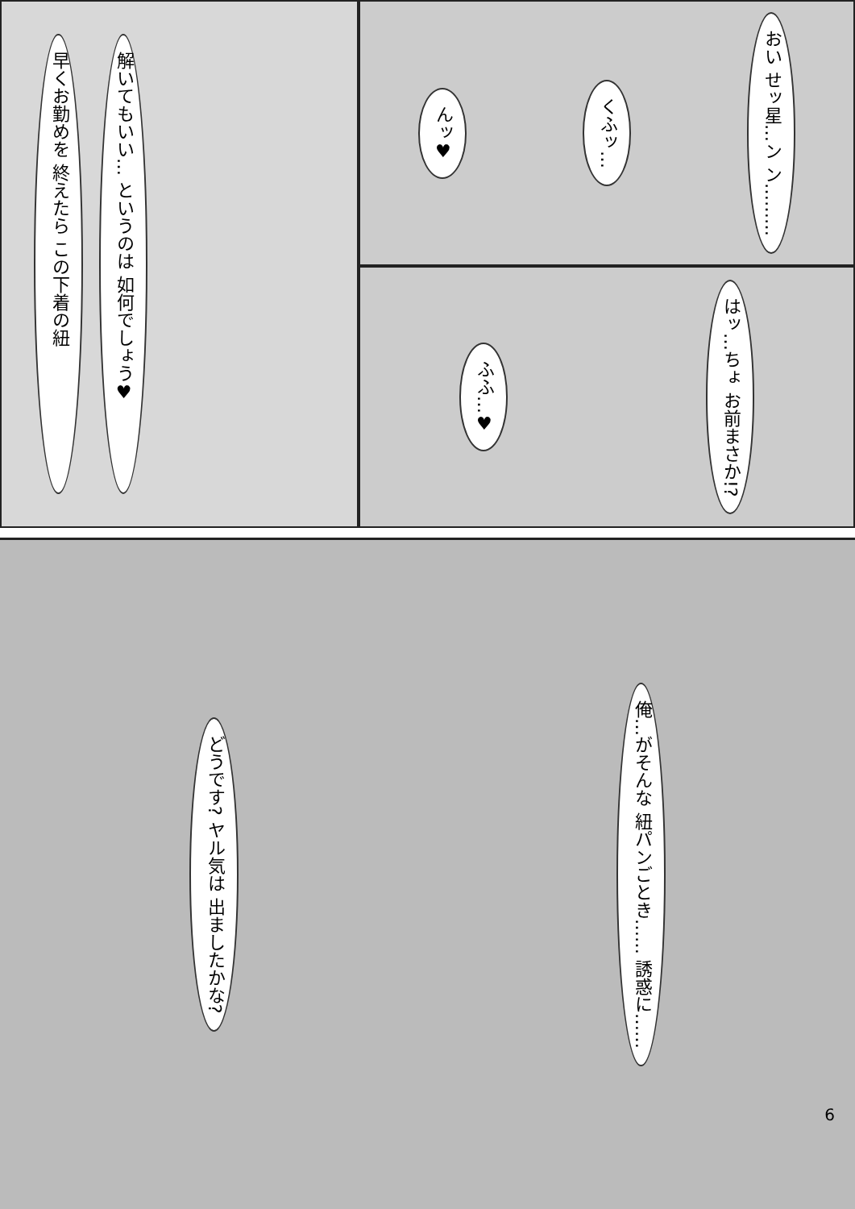早くお勤めを 終えたら この下着の紐
解いてもいい… というのは 如何でしょう♥
んッ♥
くふッ…
おい せッ星…ン ン………
ふふ…♥
はッ…ちょ お前まさか!?
どうです? ヤル気は 出ましたかな?
俺…がそんな 紐パンごとき…… 誘惑に……
6